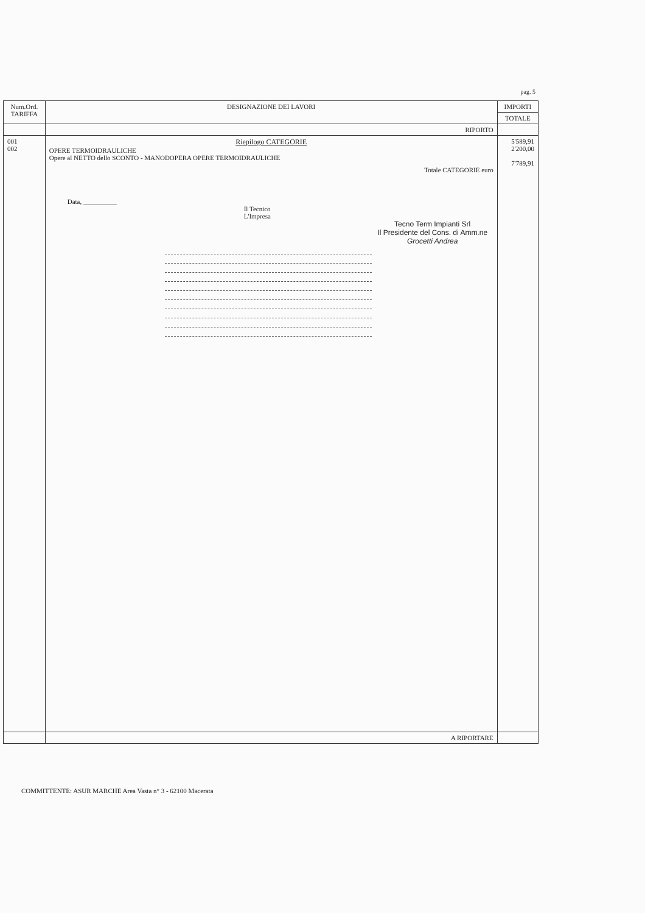pag. 5
| Num.Ord. TARIFFA | DESIGNAZIONE DEI LAVORI | IMPORTI |
| --- | --- | --- |
| | | TOTALE |
| | RIPORTO | |
| 001 002 | Riepilogo CATEGORIE OPERE TERMOIDRAULICHE Opere al NETTO dello SCONTO - MANODOPERA OPERE TERMOIDRAULICHE Totale CATEGORIE euro Data, __________ Il Tecnico L'Impresa Tecno Term Impianti Srl Il Presidente del Cons. di Amm.ne Grocetti Andrea | 5'589,91 2'200,00 7'789,91 |
| | A RIPORTARE | |
COMMITTENTE: ASUR MARCHE Area Vasta n° 3 - 62100 Macerata